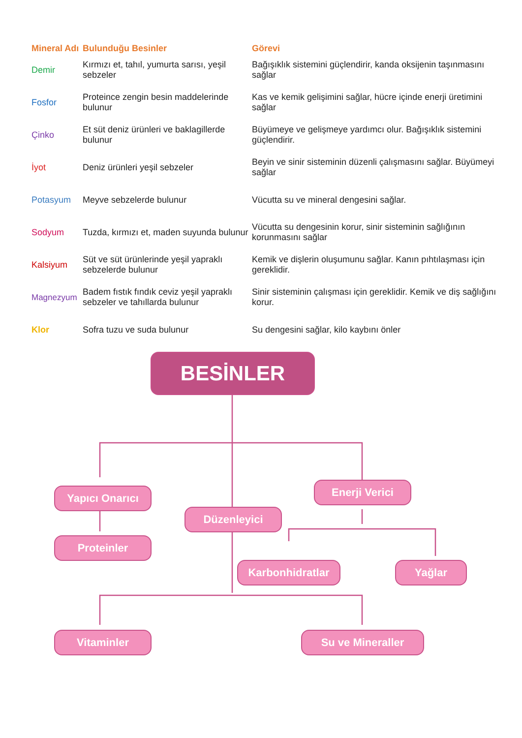| Mineral Adı | Bulunduğu Besinler | Görevi |
| --- | --- | --- |
| Demir | Kırmızı et, tahıl, yumurta sarısı, yeşil sebzeler | Bağışıklık sistemini güçlendirir, kanda oksijenin taşınmasını sağlar |
| Fosfor | Proteince zengin besin maddelerinde bulunur | Kas ve kemik gelişimini sağlar, hücre içinde enerji üretimini sağlar |
| Çinko | Et süt deniz ürünleri ve baklagillerde bulunur | Büyümeye ve gelişmeye yardımcı olur. Bağışıklık sistemini güçlendirir. |
| İyot | Deniz ürünleri yeşil sebzeler | Beyin ve sinir sisteminin düzenli çalışmasını sağlar. Büyümeyi sağlar |
| Potasyum | Meyve sebzelerde bulunur | Vücutta su ve mineral dengesini sağlar. |
| Sodyum | Tuzda, kırmızı et, maden suyunda bulunur | Vücutta su dengesinin korur, sinir sisteminin sağlığının korunmasını sağlar |
| Kalsiyum | Süt ve süt ürünlerinde yeşil yapraklı sebzelerde bulunur | Kemik ve dişlerin oluşumunu sağlar. Kanın pıhtılaşması için gereklidir. |
| Magnezyum | Badem fıstık fındık ceviz yeşil yapraklı sebzeler ve tahıllarda bulunur | Sinir sisteminin çalışması için gereklidir. Kemik ve diş sağlığını korur. |
| Klor | Sofra tuzu ve suda bulunur | Su dengesini sağlar, kilo kaybını önler |
BESİNLER
Yapıcı Onarıcı Enerji Verici
Düzenleyici
Proteinler
Karbonhidratlar Yağlar
Vitaminler Su ve Mineraller